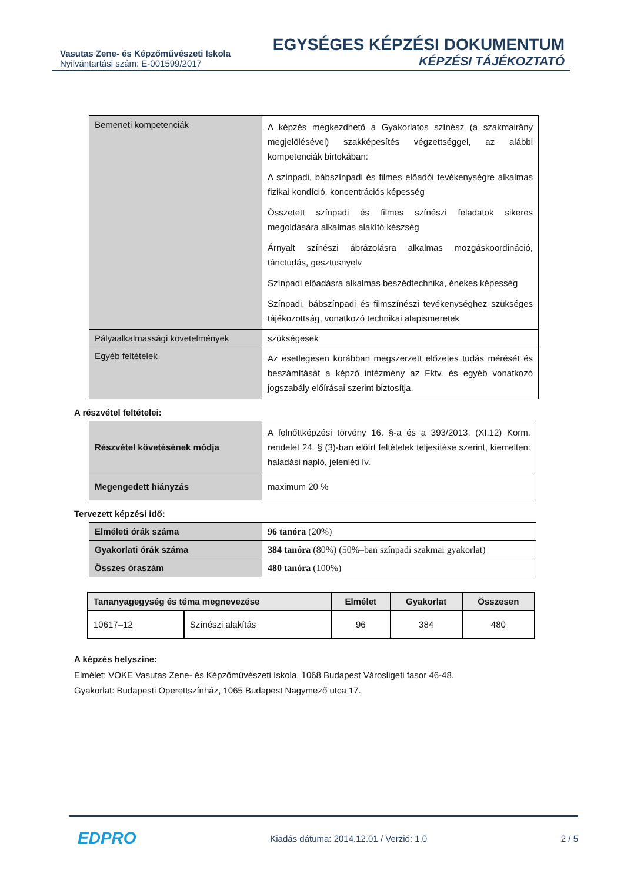Vasutas Zene- és Képzőművészeti Iskola
Nyilvántartási szám: E-001599/2017
EGYSÉGES KÉPZÉSI DOKUMENTUM
KÉPZÉSI TÁJÉKOZTATÓ
| Bemeneti kompetenciák | A képzés megkezdhető a Gyakorlatos színész (a szakmairány megjelölésével) szakképesítés végzettséggel, az alábbi kompetenciák birtokában: A színpadi, bábszínpadi és filmes előadói tevékenységre alkalmas fizikai kondíció, koncentrációs képesség Összetett színpadi és filmes színészi feladatok sikeres megoldására alkalmas alakító készség Árnyalt színészi ábrázolásra alkalmas mozgáskoordináció, tánctudás, gesztusnyelv Színpadi előadásra alkalmas beszédtechnika, énekes képesség Színpadi, bábszínpadi és filmszínészi tevékenységhez szükséges tájékozottság, vonatkozó technikai alapismeretek |
| Pályaalkalmassági követelmények | szükségesek |
| Egyéb feltételek | Az esetlegesen korábban megszerzett előzetes tudás mérését és beszámítását a képző intézmény az Fktv. és egyéb vonatkozó jogszabály előírásai szerint biztosítja. |
A részvétel feltételei:
| Részvétel követésének módja | A felnőttképzési törvény 16. §-a és a 393/2013. (XI.12) Korm. rendelet 24. § (3)-ban előírt feltételek teljesítése szerint, kiemelten: haladási napló, jelenléti ív. |
| Megengedett hiányzás | maximum 20 % |
Tervezett képzési idő:
| Elméleti órák száma | 96 tanóra (20%) |
| Gyakorlati órák száma | 384 tanóra (80%) (50%–ban színpadi szakmai gyakorlat) |
| Összes óraszám | 480 tanóra (100%) |
| Tananyagegység és téma megnevezése | | Elmélet | Gyakorlat | Összesen |
| --- | --- | --- | --- | --- |
| 10617–12 | Színészi alakítás | 96 | 384 | 480 |
A képzés helyszíne:
Elmélet: VOKE Vasutas Zene- és Képzőművészeti Iskola, 1068 Budapest Városligeti fasor 46-48.
Gyakorlat: Budapesti Operettszínház, 1065 Budapest Nagymező utca 17.
EDPRO
Kiadás dátuma: 2014.12.01 / Verzió: 1.0
2 / 5